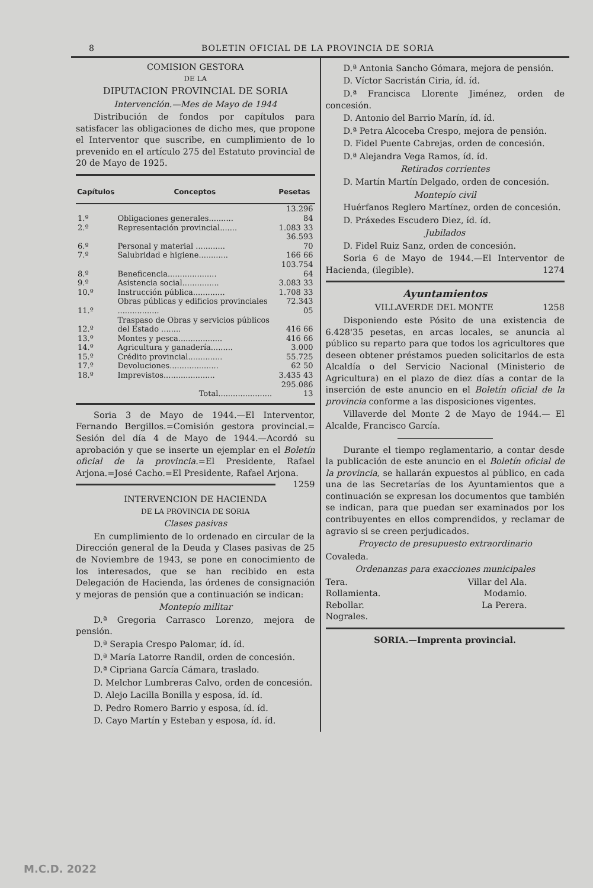8 BOLETIN OFICIAL DE LA PROVINCIA DE SORIA
COMISION GESTORA
DE LA
DIPUTACION PROVINCIAL DE SORIA
Intervención.—Mes de Mayo de 1944
Distribución de fondos por capítulos para satisfacer las obligaciones de dicho mes, que propone el Interventor que suscribe, en cumplimiento de lo prevenido en el artículo 275 del Estatuto provincial de 20 de Mayo de 1925.
| Capítulos | Conceptos | Pesetas |
| --- | --- | --- |
| 1.º | Obligaciones generales.......... | 13.296 84 |
| 2.º | Representación provincial....... | 1.083 33 |
| 6.º | Personal y material ............ | 36.593 70 |
| 7.º | Salubridad e higiene............ | 166 66 |
| 8.º | Beneficencia.................... | 103.754 64 |
| 9.º | Asistencia social............... | 3.083 33 |
| 10.º | Instrucción pública............. | 1.708 33 |
| 11.º | Obras públicas y edificios provinciales ................. | 72.343 05 |
| 12.º | Traspaso de Obras y servicios públicos del Estado ........ | 416 66 |
| 13.º | Montes y pesca.................. | 416 66 |
| 14.º | Agricultura y ganadería......... | 3.000 |
| 15.º | Crédito provincial.............. | 55.725 |
| 17.º | Devoluciones.................... | 62 50 |
| 18.º | Imprevistos..................... | 3.435 43 |
| | Total...................... | 295.086 13 |
Soria 3 de Mayo de 1944.—El Interventor, Fernando Bergillos.=Comisión gestora provincial.= Sesión del día 4 de Mayo de 1944.—Acordó su aprobación y que se inserte un ejemplar en el Boletín oficial de la provincia.=El Presidente, Rafael Arjona.=José Cacho.=El Presidente, Rafael Arjona. 1259
INTERVENCION DE HACIENDA
DE LA PROVINCIA DE SORIA
Clases pasivas
En cumplimiento de lo ordenado en circular de la Dirección general de la Deuda y Clases pasivas de 25 de Noviembre de 1943, se pone en conocimiento de los interesados, que se han recibido en esta Delegación de Hacienda, las órdenes de consignación y mejoras de pensión que a continuación se indican:
Montepío militar
D.ª Gregoria Carrasco Lorenzo, mejora de pensión.
D.ª Serapia Crespo Palomar, íd. íd.
D.ª María Latorre Randil, orden de concesión.
D.ª Cipriana García Cámara, traslado.
D. Melchor Lumbreras Calvo, orden de concesión.
D. Alejo Lacilla Bonilla y esposa, íd. íd.
D. Pedro Romero Barrio y esposa, íd. íd.
D. Cayo Martín y Esteban y esposa, íd. íd.
D.ª Antonia Sancho Gómara, mejora de pensión.
D. Víctor Sacristán Ciria, íd. íd.
D.ª Francisca Llorente Jiménez, orden de concesión.
D. Antonio del Barrio Marín, íd. íd.
D.ª Petra Alcoceba Crespo, mejora de pensión.
D. Fidel Puente Cabrejas, orden de concesión.
D.ª Alejandra Vega Ramos, íd. íd.
Retirados corrientes
D. Martín Martín Delgado, orden de concesión.
Montepío civil
Huérfanos Reglero Martínez, orden de concesión.
D. Práxedes Escudero Diez, íd. íd.
Jubilados
D. Fidel Ruiz Sanz, orden de concesión.
Soria 6 de Mayo de 1944.—El Interventor de Hacienda, (ilegible). 1274
Ayuntamientos
VILLAVERDE DEL MONTE 1258
Disponiendo este Pósito de una existencia de 6.428'35 pesetas, en arcas locales, se anuncia al público su reparto para que todos los agricultores que deseen obtener préstamos pueden solicitarlos de esta Alcaldía o del Servicio Nacional (Ministerio de Agricultura) en el plazo de diez días a contar de la inserción de este anuncio en el Boletín oficial de la provincia conforme a las disposiciones vigentes.
Villaverde del Monte 2 de Mayo de 1944.— El Alcalde, Francisco García.
Durante el tiempo reglamentario, a contar desde la publicación de este anuncio en el Boletín oficial de la provincia, se hallarán expuestos al público, en cada una de las Secretarías de los Ayuntamientos que a continuación se expresan los documentos que también se indican, para que puedan ser examinados por los contribuyentes en ellos comprendidos, y reclamar de agravio si se creen perjudicados.
Proyecto de presupuesto extraordinario
Covaleda.
Ordenanzas para exacciones municipales
Tera. Villar del Ala.
Rollamienta. Modamio.
Rebollar. La Perera.
Nograles.
SORIA.—Imprenta provincial.
M.C.D. 2022